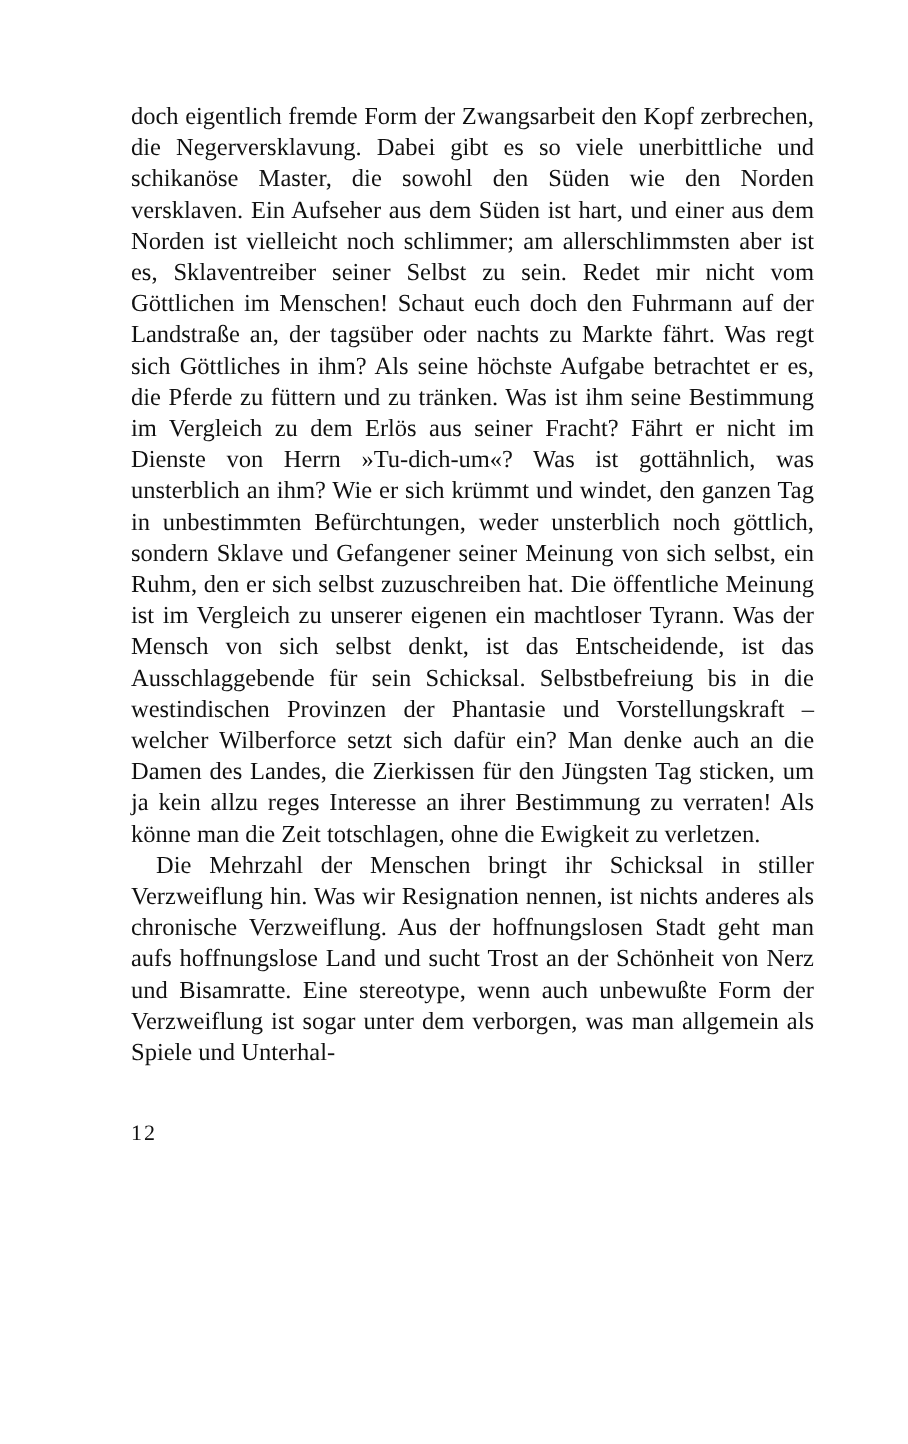doch eigentlich fremde Form der Zwangsarbeit den Kopf zerbrechen, die Negerversklavung. Dabei gibt es so viele unerbittliche und schikanöse Master, die sowohl den Süden wie den Norden versklaven. Ein Aufseher aus dem Süden ist hart, und einer aus dem Norden ist vielleicht noch schlimmer; am allerschlimmsten aber ist es, Sklaventreiber seiner Selbst zu sein. Redet mir nicht vom Göttlichen im Menschen! Schaut euch doch den Fuhrmann auf der Landstraße an, der tagsüber oder nachts zu Markte fährt. Was regt sich Göttliches in ihm? Als seine höchste Aufgabe betrachtet er es, die Pferde zu füttern und zu tränken. Was ist ihm seine Bestimmung im Vergleich zu dem Erlös aus seiner Fracht? Fährt er nicht im Dienste von Herrn »Tu-dich-um«? Was ist gottähnlich, was unsterblich an ihm? Wie er sich krümmt und windet, den ganzen Tag in unbestimmten Befürchtungen, weder unsterblich noch göttlich, sondern Sklave und Gefangener seiner Meinung von sich selbst, ein Ruhm, den er sich selbst zuzuschreiben hat. Die öffentliche Meinung ist im Vergleich zu unserer eigenen ein machtloser Tyrann. Was der Mensch von sich selbst denkt, ist das Entscheidende, ist das Ausschlaggebende für sein Schicksal. Selbstbefreiung bis in die westindischen Provinzen der Phantasie und Vorstellungskraft – welcher Wilberforce setzt sich dafür ein? Man denke auch an die Damen des Landes, die Zierkissen für den Jüngsten Tag sticken, um ja kein allzu reges Interesse an ihrer Bestimmung zu verraten! Als könne man die Zeit totschlagen, ohne die Ewigkeit zu verletzen.
Die Mehrzahl der Menschen bringt ihr Schicksal in stiller Verzweiflung hin. Was wir Resignation nennen, ist nichts anderes als chronische Verzweiflung. Aus der hoffnungslosen Stadt geht man aufs hoffnungslose Land und sucht Trost an der Schönheit von Nerz und Bisamratte. Eine stereotype, wenn auch unbewußte Form der Verzweiflung ist sogar unter dem verborgen, was man allgemein als Spiele und Unterhal-
12